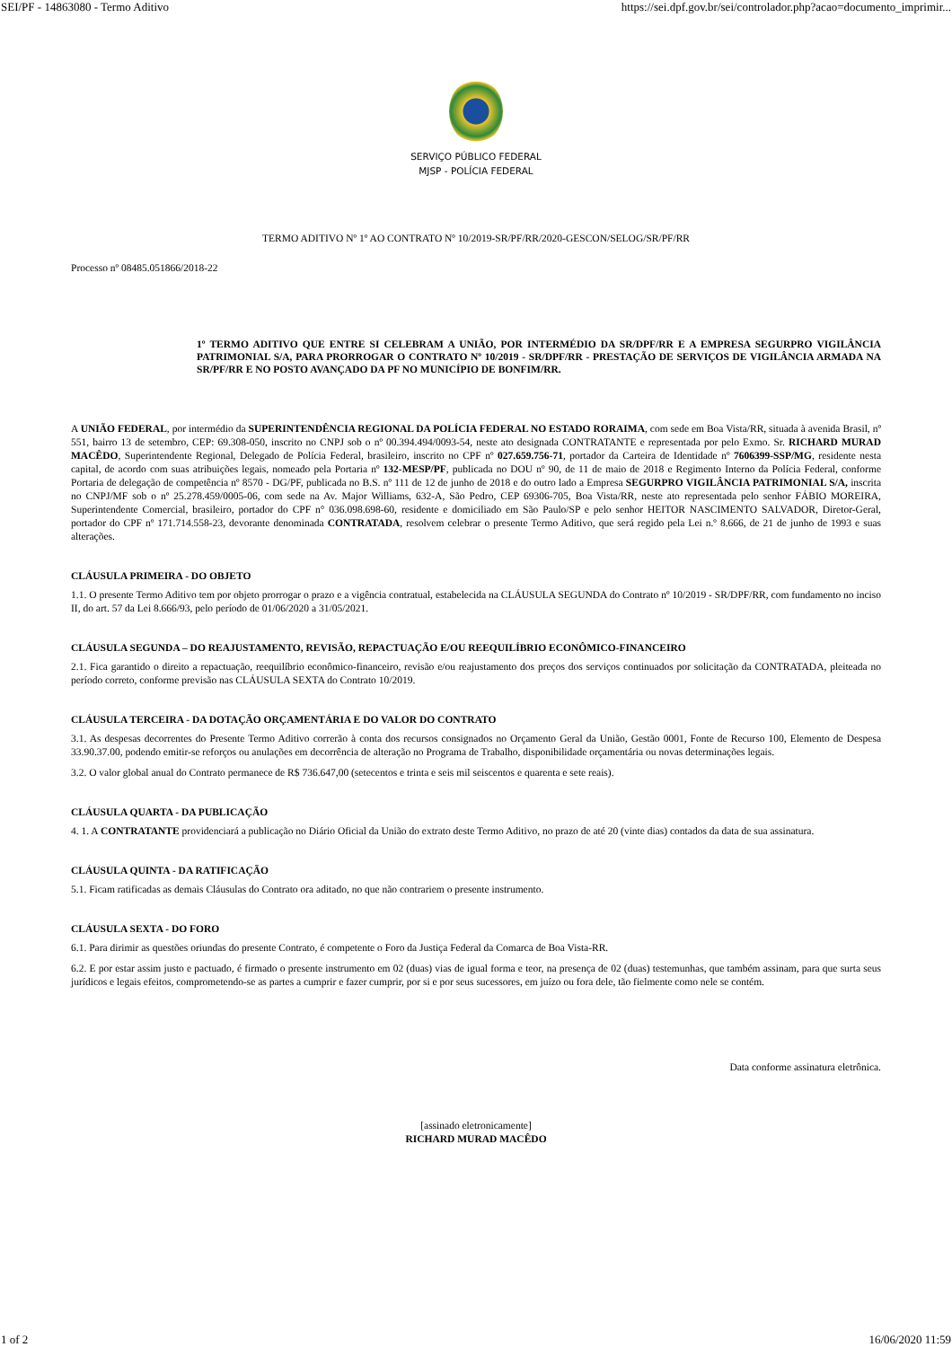SEI/PF - 14863080 - Termo Aditivo https://sei.dpf.gov.br/sei/controlador.php?acao=documento_imprimir...
SERVIÇO PÚBLICO FEDERAL
MJSP - POLÍCIA FEDERAL
TERMO ADITIVO Nº 1º AO CONTRATO Nº 10/2019-SR/PF/RR/2020-GESCON/SELOG/SR/PF/RR
Processo nº 08485.051866/2018-22
1º TERMO ADITIVO QUE ENTRE SI CELEBRAM A UNIÃO, POR INTERMÉDIO DA SR/DPF/RR E A EMPRESA SEGURPRO VIGILÂNCIA PATRIMONIAL S/A, PARA PRORROGAR O CONTRATO Nº 10/2019 - SR/DPF/RR - PRESTAÇÃO DE SERVIÇOS DE VIGILÂNCIA ARMADA NA SR/PF/RR E NO POSTO AVANÇADO DA PF NO MUNICÍPIO DE BONFIM/RR.
A UNIÃO FEDERAL, por intermédio da SUPERINTENDÊNCIA REGIONAL DA POLÍCIA FEDERAL NO ESTADO RORAIMA, com sede em Boa Vista/RR, situada à avenida Brasil, nº 551, bairro 13 de setembro, CEP: 69.308-050, inscrito no CNPJ sob o nº 00.394.494/0093-54, neste ato designada CONTRATANTE e representada por pelo Exmo. Sr. RICHARD MURAD MACÊDO, Superintendente Regional, Delegado de Polícia Federal, brasileiro, inscrito no CPF nº 027.659.756-71, portador da Carteira de Identidade nº 7606399-SSP/MG, residente nesta capital, de acordo com suas atribuições legais, nomeado pela Portaria nº 132-MESP/PF, publicada no DOU nº 90, de 11 de maio de 2018 e Regimento Interno da Polícia Federal, conforme Portaria de delegação de competência nº 8570 - DG/PF, publicada no B.S. nº 111 de 12 de junho de 2018 e do outro lado a Empresa SEGURPRO VIGILÂNCIA PATRIMONIAL S/A, inscrita no CNPJ/MF sob o nº 25.278.459/0005-06, com sede na Av. Major Williams, 632-A, São Pedro, CEP 69306-705, Boa Vista/RR, neste ato representada pelo senhor FÁBIO MOREIRA, Superintendente Comercial, brasileiro, portador do CPF n° 036.098.698-60, residente e domiciliado em São Paulo/SP e pelo senhor HEITOR NASCIMENTO SALVADOR, Diretor-Geral, portador do CPF nº 171.714.558-23, devorante denominada CONTRATADA, resolvem celebrar o presente Termo Aditivo, que será regido pela Lei n.º 8.666, de 21 de junho de 1993 e suas alterações.
CLÁUSULA PRIMEIRA - DO OBJETO
1.1. O presente Termo Aditivo tem por objeto prorrogar o prazo e a vigência contratual, estabelecida na CLÁUSULA SEGUNDA do Contrato nº 10/2019 - SR/DPF/RR, com fundamento no inciso II, do art. 57 da Lei 8.666/93, pelo período de 01/06/2020 a 31/05/2021.
CLÁUSULA SEGUNDA – DO REAJUSTAMENTO, REVISÃO, REPACTUAÇÃO E/OU REEQUILÍBRIO ECONÔMICO-FINANCEIRO
2.1. Fica garantido o direito a repactuação, reequilíbrio econômico-financeiro, revisão e/ou reajustamento dos preços dos serviços continuados por solicitação da CONTRATADA, pleiteada no período correto, conforme previsão nas CLÁUSULA SEXTA do Contrato 10/2019.
CLÁUSULA TERCEIRA - DA DOTAÇÃO ORÇAMENTÁRIA E DO VALOR DO CONTRATO
3.1. As despesas decorrentes do Presente Termo Aditivo correrão à conta dos recursos consignados no Orçamento Geral da União, Gestão 0001, Fonte de Recurso 100, Elemento de Despesa 33.90.37.00, podendo emitir-se reforços ou anulações em decorrência de alteração no Programa de Trabalho, disponibilidade orçamentária ou novas determinações legais.
3.2. O valor global anual do Contrato permanece de R$ 736.647,00 (setecentos e trinta e seis mil seiscentos e quarenta e sete reais).
CLÁUSULA QUARTA - DA PUBLICAÇÃO
4. 1. A CONTRATANTE providenciará a publicação no Diário Oficial da União do extrato deste Termo Aditivo, no prazo de até 20 (vinte dias) contados da data de sua assinatura.
CLÁUSULA QUINTA - DA RATIFICAÇÃO
5.1. Ficam ratificadas as demais Cláusulas do Contrato ora aditado, no que não contrariem o presente instrumento.
CLÁUSULA SEXTA - DO FORO
6.1. Para dirimir as questões oriundas do presente Contrato, é competente o Foro da Justiça Federal da Comarca de Boa Vista-RR.
6.2. E por estar assim justo e pactuado, é firmado o presente instrumento em 02 (duas) vias de igual forma e teor, na presença de 02 (duas) testemunhas, que também assinam, para que surta seus jurídicos e legais efeitos, comprometendo-se as partes a cumprir e fazer cumprir, por si e por seus sucessores, em juízo ou fora dele, tão fielmente como nele se contém.
Data conforme assinatura eletrônica.
[assinado eletronicamente]
RICHARD MURAD MACÊDO
1 of 2 16/06/2020 11:59